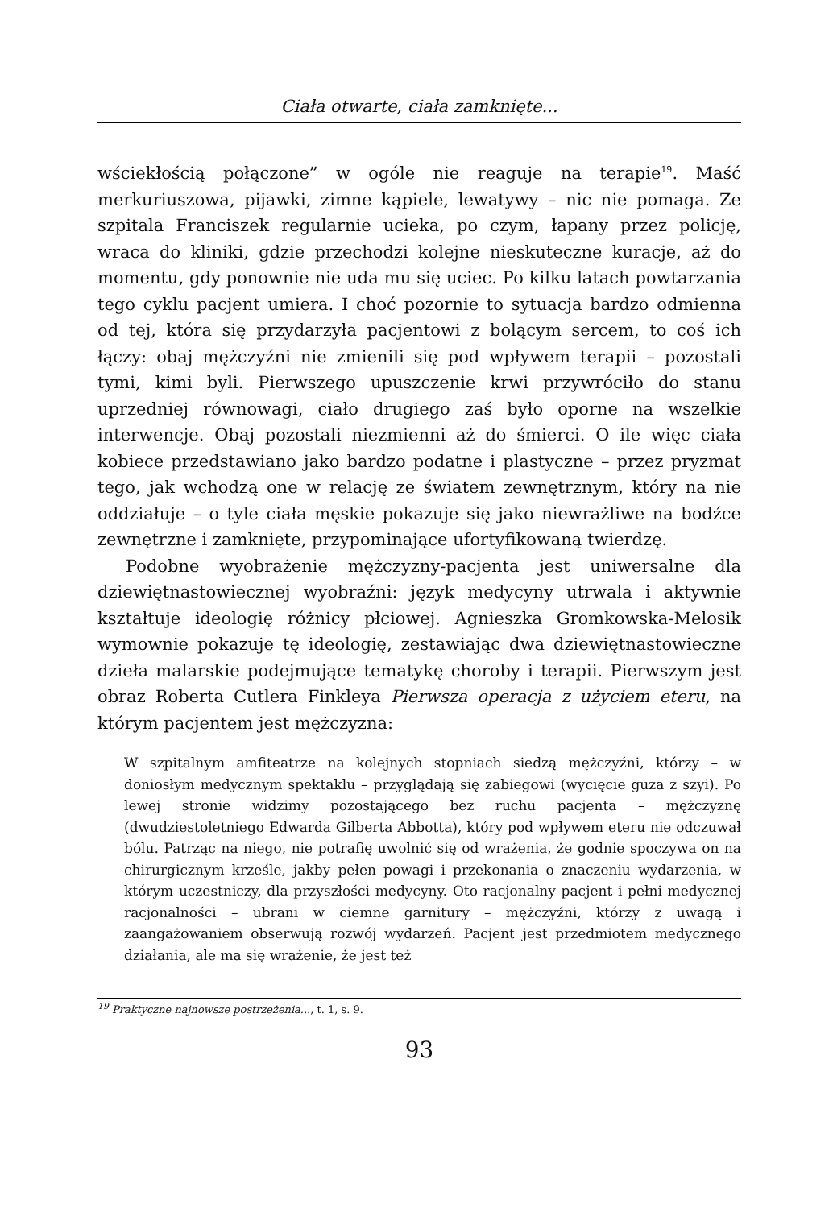Ciała otwarte, ciała zamknięte...
wściekłością połączone” w ogóle nie reaguje na terapie<sup>19</sup>. Maść merkuriuszowa, pijawki, zimne kąpiele, lewatywy – nic nie pomaga. Ze szpitala Franciszek regularnie ucieka, po czym, łapany przez policję, wraca do kliniki, gdzie przechodzi kolejne nieskuteczne kuracje, aż do momentu, gdy ponownie nie uda mu się uciec. Po kilku latach powtarzania tego cyklu pacjent umiera. I choć pozornie to sytuacja bardzo odmienna od tej, która się przydarzyła pacjentowi z bolącym sercem, to coś ich łączy: obaj mężczyźni nie zmienili się pod wpływem terapii – pozostali tymi, kimi byli. Pierwszego upuszczenie krwi przywróciło do stanu uprzedniej równowagi, ciało drugiego zaś było oporne na wszelkie interwencje. Obaj pozostali niezmienni aż do śmierci. O ile więc ciała kobiece przedstawiano jako bardzo podatne i plastyczne – przez pryzmat tego, jak wchodzą one w relację ze światem zewnętrznym, który na nie oddziałuje – o tyle ciała męskie pokazuje się jako niewrażliwe na bodźce zewnętrzne i zamknięte, przypominające ufortyfikowaną twierdzę.
Podobne wyobrażenie mężczyzny-pacjenta jest uniwersalne dla dziewiętnastowiecznej wyobraźni: język medycyny utrwala i aktywnie kształtuje ideologię różnicy płciowej. Agnieszka Gromkowska-Melosik wymownie pokazuje tę ideologię, zestawiając dwa dziewiętnastowieczne dzieła malarskie podejmujące tematykę choroby i terapii. Pierwszym jest obraz Roberta Cutlera Finkleya Pierwsza operacja z użyciem eteru, na którym pacjentem jest mężczyzna:
W szpitalnym amfiteatrze na kolejnych stopniach siedzą mężczyźni, którzy – w doniosłym medycznym spektaklu – przyglądają się zabiegowi (wycięcie guza z szyi). Po lewej stronie widzimy pozostającego bez ruchu pacjenta – mężczyznę (dwudziestoletniego Edwarda Gilberta Abbotta), który pod wpływem eteru nie odczuwał bólu. Patrząc na niego, nie potrafię uwolnić się od wrażenia, że godnie spoczywa on na chirurgicznym krześle, jakby pełen powagi i przekonania o znaczeniu wydarzenia, w którym uczestniczy, dla przyszłości medycyny. Oto racjonalny pacjent i pełni medycznej racjonalności – ubrani w ciemne garnitury – mężczyźni, którzy z uwagą i zaangażowaniem obserwują rozwój wydarzeń. Pacjent jest przedmiotem medycznego działania, ale ma się wrażenie, że jest też
<sup>19</sup> Praktyczne najnowsze postrzeżenia..., t. 1, s. 9.
93